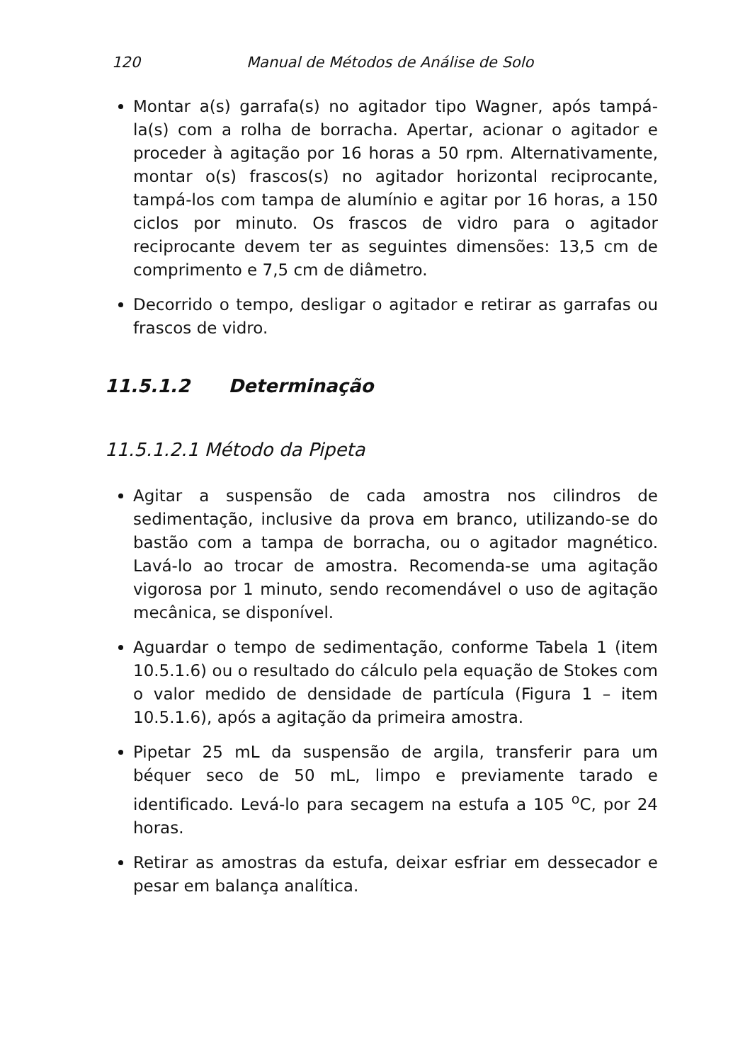120 Manual de Métodos de Análise de Solo
Montar a(s) garrafa(s) no agitador tipo Wagner, após tampá-la(s) com a rolha de borracha. Apertar, acionar o agitador e proceder à agitação por 16 horas a 50 rpm. Alternativamente, montar o(s) frascos(s) no agitador horizontal reciprocante, tampá-los com tampa de alumínio e agitar por 16 horas, a 150 ciclos por minuto. Os frascos de vidro para o agitador reciprocante devem ter as seguintes dimensões: 13,5 cm de comprimento e 7,5 cm de diâmetro.
Decorrido o tempo, desligar o agitador e retirar as garrafas ou frascos de vidro.
11.5.1.2 Determinação
11.5.1.2.1 Método da Pipeta
Agitar a suspensão de cada amostra nos cilindros de sedimentação, inclusive da prova em branco, utilizando-se do bastão com a tampa de borracha, ou o agitador magnético. Lavá-lo ao trocar de amostra. Recomenda-se uma agitação vigorosa por 1 minuto, sendo recomendável o uso de agitação mecânica, se disponível.
Aguardar o tempo de sedimentação, conforme Tabela 1 (item 10.5.1.6) ou o resultado do cálculo pela equação de Stokes com o valor medido de densidade de partícula (Figura 1 – item 10.5.1.6), após a agitação da primeira amostra.
Pipetar 25 mL da suspensão de argila, transferir para um béquer seco de 50 mL, limpo e previamente tarado e identificado. Levá-lo para secagem na estufa a 105 <sup>o</sup>C, por 24 horas.
Retirar as amostras da estufa, deixar esfriar em dessecador e pesar em balança analítica.